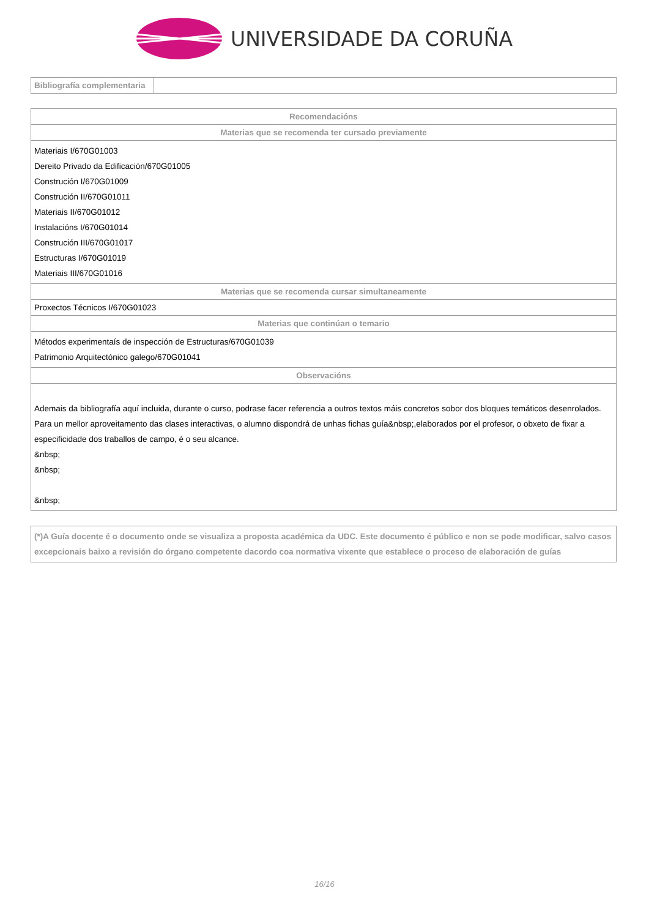UNIVERSIDADE DA CORUÑA
| Bibliografía complementaria | |
| Recomendacións |
| --- |
| Materias que se recomenda ter cursado previamente |
| Materiais I/670G01003 Dereito Privado da Edificación/670G01005 Construción I/670G01009 Construción II/670G01011 Materiais II/670G01012 Instalacións I/670G01014 Construción III/670G01017 Estructuras I/670G01019 Materiais III/670G01016 |
| Materias que se recomenda cursar simultaneamente |
| Proxectos Técnicos I/670G01023 |
| Materias que continúan o temario |
| Métodos experimentaís de inspección de Estructuras/670G01039 Patrimonio Arquitectónico galego/670G01041 |
| Observacións |
| Ademais da bibliografía aquí incluida, durante o curso, podrase facer referencia a outros textos máis concretos sobor dos bloques temáticos desenrolados. Para un mellor aproveitamento das clases interactivas, o alumno dispondrá de unhas fichas guía&nbsp;,elaborados por el profesor, o obxeto de fixar a especificidade dos traballos de campo, é o seu alcance. &nbsp; &nbsp; &nbsp; |
| (*)A Guía docente é o documento onde se visualiza a proposta académica da UDC. Este documento é público e non se pode modificar, salvo casos excepcionais baixo a revisión do órgano competente dacordo coa normativa vixente que establece o proceso de elaboración de guías |
16/16